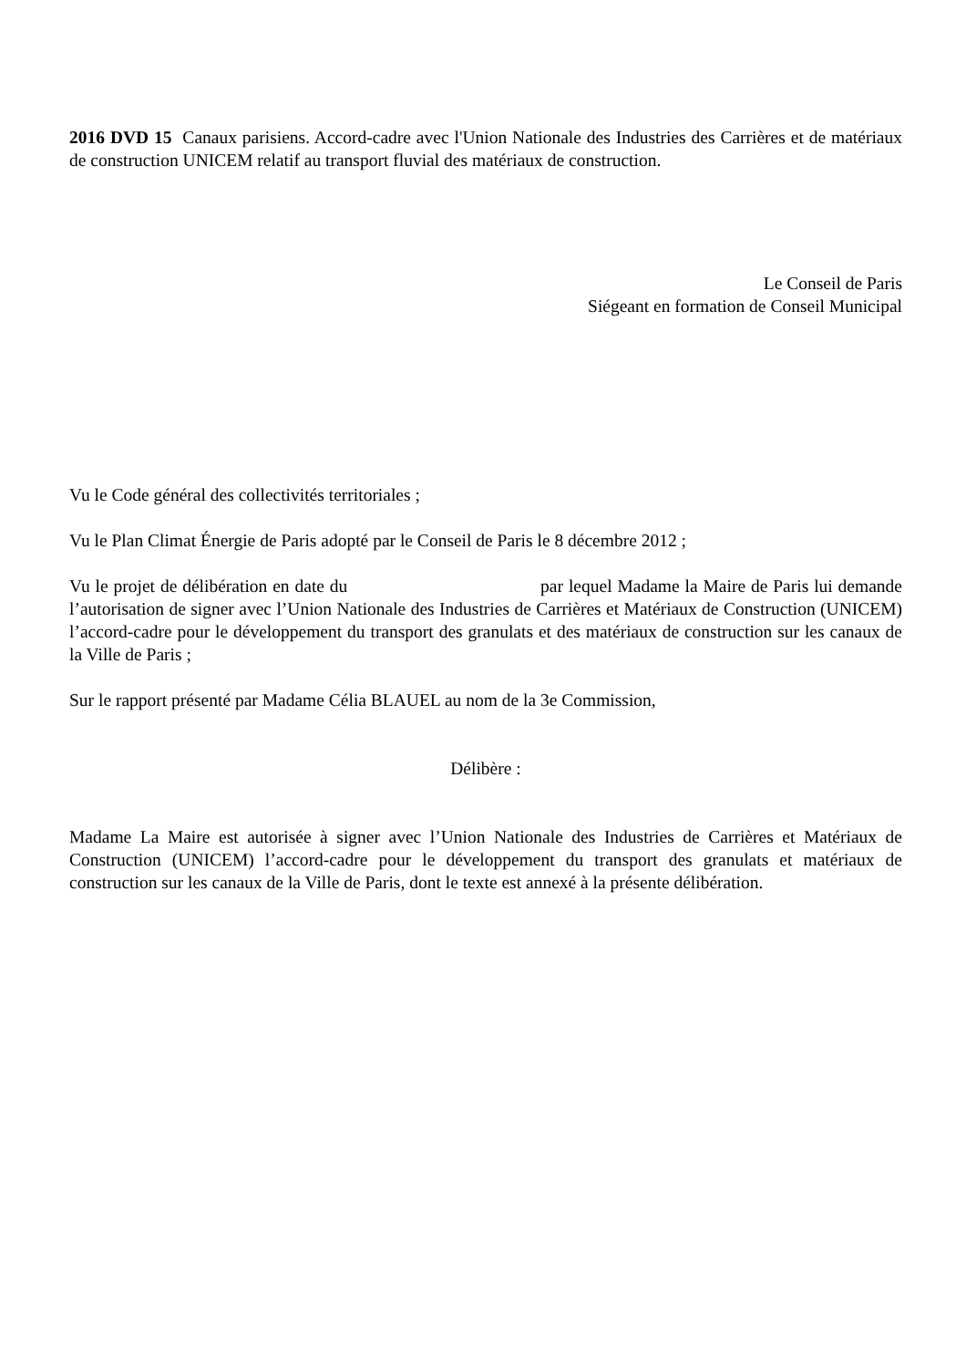2016 DVD 15 Canaux parisiens. Accord-cadre avec l'Union Nationale des Industries des Carrières et de matériaux de construction UNICEM relatif au transport fluvial des matériaux de construction.
Le Conseil de Paris
Siégeant en formation de Conseil Municipal
Vu le Code général des collectivités territoriales ;
Vu le Plan Climat Énergie de Paris adopté par le Conseil de Paris le 8 décembre 2012 ;
Vu le projet de délibération en date du par lequel Madame la Maire de Paris lui demande l’autorisation de signer avec l’Union Nationale des Industries de Carrières et Matériaux de Construction (UNICEM) l’accord-cadre pour le développement du transport des granulats et des matériaux de construction sur les canaux de la Ville de Paris ;
Sur le rapport présenté par Madame Célia BLAUEL au nom de la 3e Commission,
Délibère :
Madame La Maire est autorisée à signer avec l’Union Nationale des Industries de Carrières et Matériaux de Construction (UNICEM) l’accord-cadre pour le développement du transport des granulats et matériaux de construction sur les canaux de la Ville de Paris, dont le texte est annexé à la présente délibération.